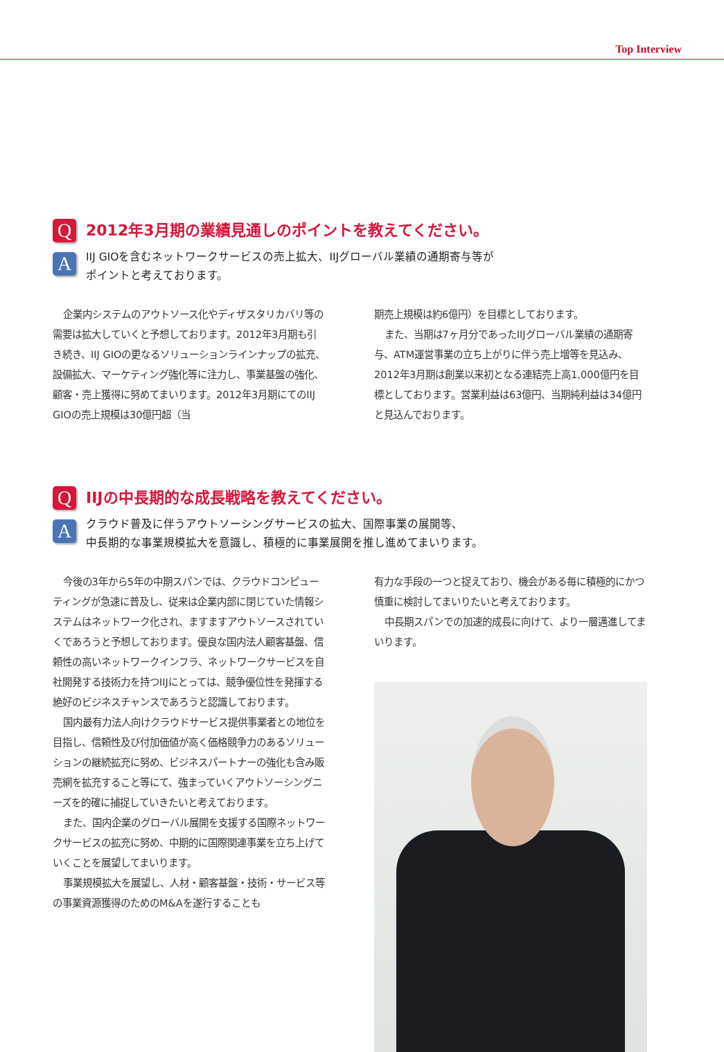Top Interview
Q
2012年3月期の業績見通しのポイントを教えてください。
A
IIJ GIOを含むネットワークサービスの売上拡大、IIJグローバル業績の通期寄与等が
ポイントと考えております。
企業内システムのアウトソース化やディザスタリカバリ等の需要は拡大していくと予想しております。2012年3月期も引き続き、IIJ GIOの更なるソリューションラインナップの拡充、設備拡大、マーケティング強化等に注力し、事業基盤の強化、顧客・売上獲得に努めてまいります。2012年3月期にてのIIJ GIOの売上規模は30億円超（当
期売上規模は約6億円）を目標としております。
また、当期は7ヶ月分であったIIJグローバル業績の通期寄与、ATM運営事業の立ち上がりに伴う売上増等を見込み、2012年3月期は創業以来初となる連結売上高1,000億円を目標としております。営業利益は63億円、当期純利益は34億円と見込んでおります。
Q
IIJの中長期的な成長戦略を教えてください。
A
クラウド普及に伴うアウトソーシングサービスの拡大、国際事業の展開等、
中長期的な事業規模拡大を意識し、積極的に事業展開を推し進めてまいります。
今後の3年から5年の中期スパンでは、クラウドコンピューティングが急速に普及し、従来は企業内部に閉じていた情報システムはネットワーク化され、ますますアウトソースされていくであろうと予想しております。優良な国内法人顧客基盤、信頼性の高いネットワークインフラ、ネットワークサービスを自社開発する技術力を持つIIJにとっては、競争優位性を発揮する絶好のビジネスチャンスであろうと認識しております。
国内最有力法人向けクラウドサービス提供事業者との地位を目指し、信頼性及び付加価値が高く価格競争力のあるソリューションの継続拡充に努め、ビジネスパートナーの強化も含み販売網を拡充すること等にて、強まっていくアウトソーシングニーズを的確に捕捉していきたいと考えております。
また、国内企業のグローバル展開を支援する国際ネットワークサービスの拡充に努め、中期的に国際関連事業を立ち上げていくことを展望してまいります。
事業規模拡大を展望し、人材・顧客基盤・技術・サービス等の事業資源獲得のためのM&Aを遂行することも
有力な手段の一つと捉えており、機会がある毎に積極的にかつ慎重に検討してまいりたいと考えております。
中長期スパンでの加速的成長に向けて、より一層邁進してまいります。